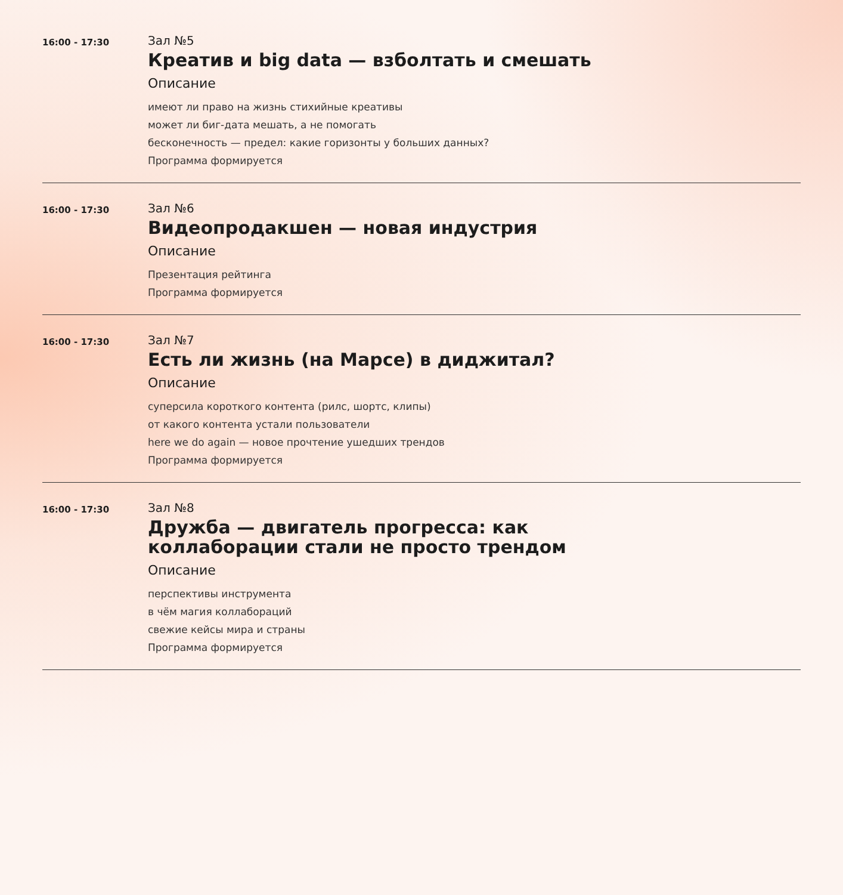16:00 - 17:30
Зал №5
Креатив и big data — взболтать и смешать
Описание
имеют ли право на жизнь стихийные креативы
может ли биг-дата мешать, а не помогать
бесконечность — предел: какие горизонты у больших данных?
Программа формируется
16:00 - 17:30
Зал №6
Видеопродакшен — новая индустрия
Описание
Презентация рейтинга
Программа формируется
16:00 - 17:30
Зал №7
Есть ли жизнь (на Марсе) в диджитал?
Описание
суперсила короткого контента (рилс, шортс, клипы)
от какого контента устали пользователи
here we do again — новое прочтение ушедших трендов
Программа формируется
16:00 - 17:30
Зал №8
Дружба — двигатель прогресса: как коллаборации стали не просто трендом
Описание
перспективы инструмента
в чём магия коллабораций
свежие кейсы мира и страны
Программа формируется